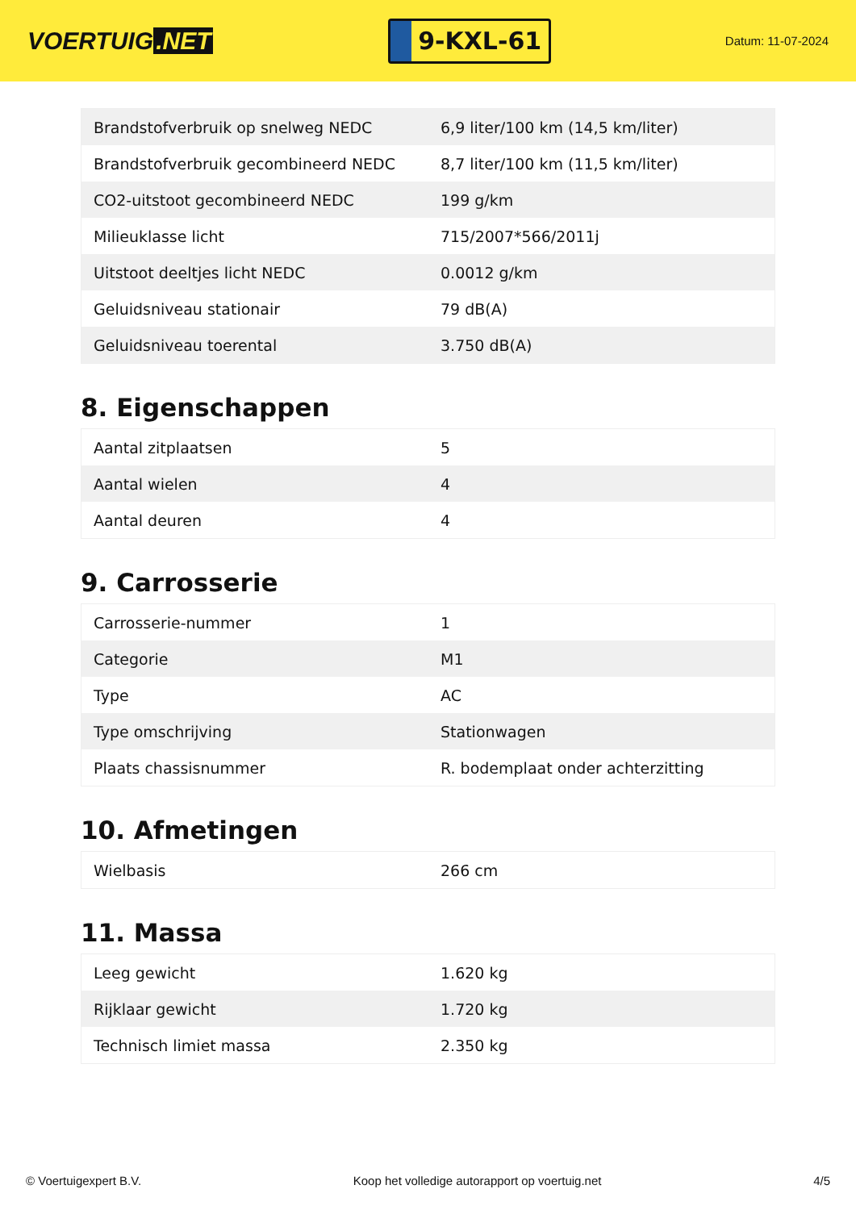VOERTUIG.NET
9-KXL-61
Datum: 11-07-2024
| Brandstofverbruik op snelweg NEDC | 6,9 liter/100 km (14,5 km/liter) |
| Brandstofverbruik gecombineerd NEDC | 8,7 liter/100 km (11,5 km/liter) |
| CO2-uitstoot gecombineerd NEDC | 199 g/km |
| Milieuklasse licht | 715/2007*566/2011j |
| Uitstoot deeltjes licht NEDC | 0.0012 g/km |
| Geluidsniveau stationair | 79 dB(A) |
| Geluidsniveau toerental | 3.750 dB(A) |
8. Eigenschappen
| Aantal zitplaatsen | 5 |
| Aantal wielen | 4 |
| Aantal deuren | 4 |
9. Carrosserie
| Carrosserie-nummer | 1 |
| Categorie | M1 |
| Type | AC |
| Type omschrijving | Stationwagen |
| Plaats chassisnummer | R. bodemplaat onder achterzitting |
10. Afmetingen
| Wielbasis | 266 cm |
11. Massa
| Leeg gewicht | 1.620 kg |
| Rijklaar gewicht | 1.720 kg |
| Technisch limiet massa | 2.350 kg |
© Voertuigexpert B.V. Koop het volledige autorapport op voertuig.net 4/5